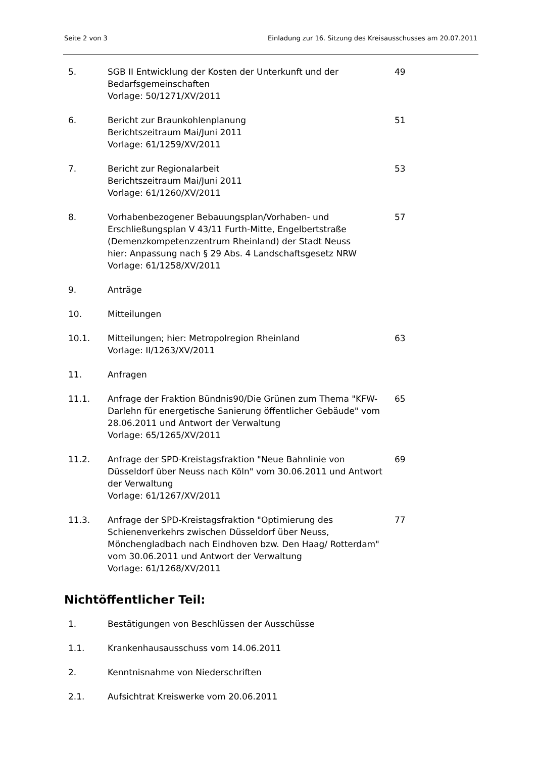Seite 2 von 3 Einladung zur 16. Sitzung des Kreisausschusses am 20.07.2011
| 5. | SGB II Entwicklung der Kosten der Unterkunft und der Bedarfsgemeinschaften Vorlage: 50/1271/XV/2011 | 49 |
| 6. | Bericht zur Braunkohlenplanung Berichtszeitraum Mai/Juni 2011 Vorlage: 61/1259/XV/2011 | 51 |
| 7. | Bericht zur Regionalarbeit Berichtszeitraum Mai/Juni 2011 Vorlage: 61/1260/XV/2011 | 53 |
| 8. | Vorhabenbezogener Bebauungsplan/Vorhaben- und Erschließungsplan V 43/11 Furth-Mitte, Engelbertstraße (Demenzkompetenzzentrum Rheinland) der Stadt Neuss hier: Anpassung nach § 29 Abs. 4 Landschaftsgesetz NRW Vorlage: 61/1258/XV/2011 | 57 |
| 9. | Anträge | |
| 10. | Mitteilungen | |
| 10.1. | Mitteilungen; hier: Metropolregion Rheinland Vorlage: II/1263/XV/2011 | 63 |
| 11. | Anfragen | |
| 11.1. | Anfrage der Fraktion Bündnis90/Die Grünen zum Thema "KFW-Darlehn für energetische Sanierung öffentlicher Gebäude" vom 28.06.2011 und Antwort der Verwaltung Vorlage: 65/1265/XV/2011 | 65 |
| 11.2. | Anfrage der SPD-Kreistagsfraktion "Neue Bahnlinie von Düsseldorf über Neuss nach Köln" vom 30.06.2011 und Antwort der Verwaltung Vorlage: 61/1267/XV/2011 | 69 |
| 11.3. | Anfrage der SPD-Kreistagsfraktion "Optimierung des Schienenverkehrs zwischen Düsseldorf über Neuss, Mönchengladbach nach Eindhoven bzw. Den Haag/ Rotterdam" vom 30.06.2011 und Antwort der Verwaltung Vorlage: 61/1268/XV/2011 | 77 |
Nichtöffentlicher Teil:
| 1. | Bestätigungen von Beschlüssen der Ausschüsse |
| 1.1. | Krankenhausausschuss vom 14.06.2011 |
| 2. | Kenntnisnahme von Niederschriften |
| 2.1. | Aufsichtrat Kreiswerke vom 20.06.2011 |